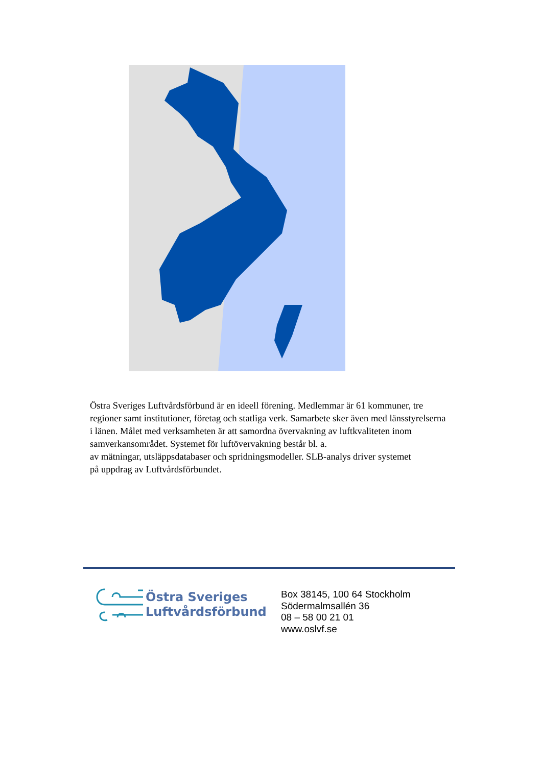Östra Sveriges Luftvårdsförbund är en ideell förening. Medlemmar är 61 kommuner, tre regioner samt institutioner, företag och statliga verk. Samarbete sker även med länsstyrelserna i länen. Målet med verksamheten är att samordna övervakning av luftkvaliteten inom samverkansområdet. Systemet för luftövervakning består bl. a.
av mätningar, utsläppsdatabaser och spridningsmodeller. SLB-analys driver systemet
på uppdrag av Luftvårdsförbundet.
Östra Sveriges
Luftvårdsförbund
Box 38145, 100 64 Stockholm
Södermalmsallén 36
08 – 58 00 21 01
www.oslvf.se